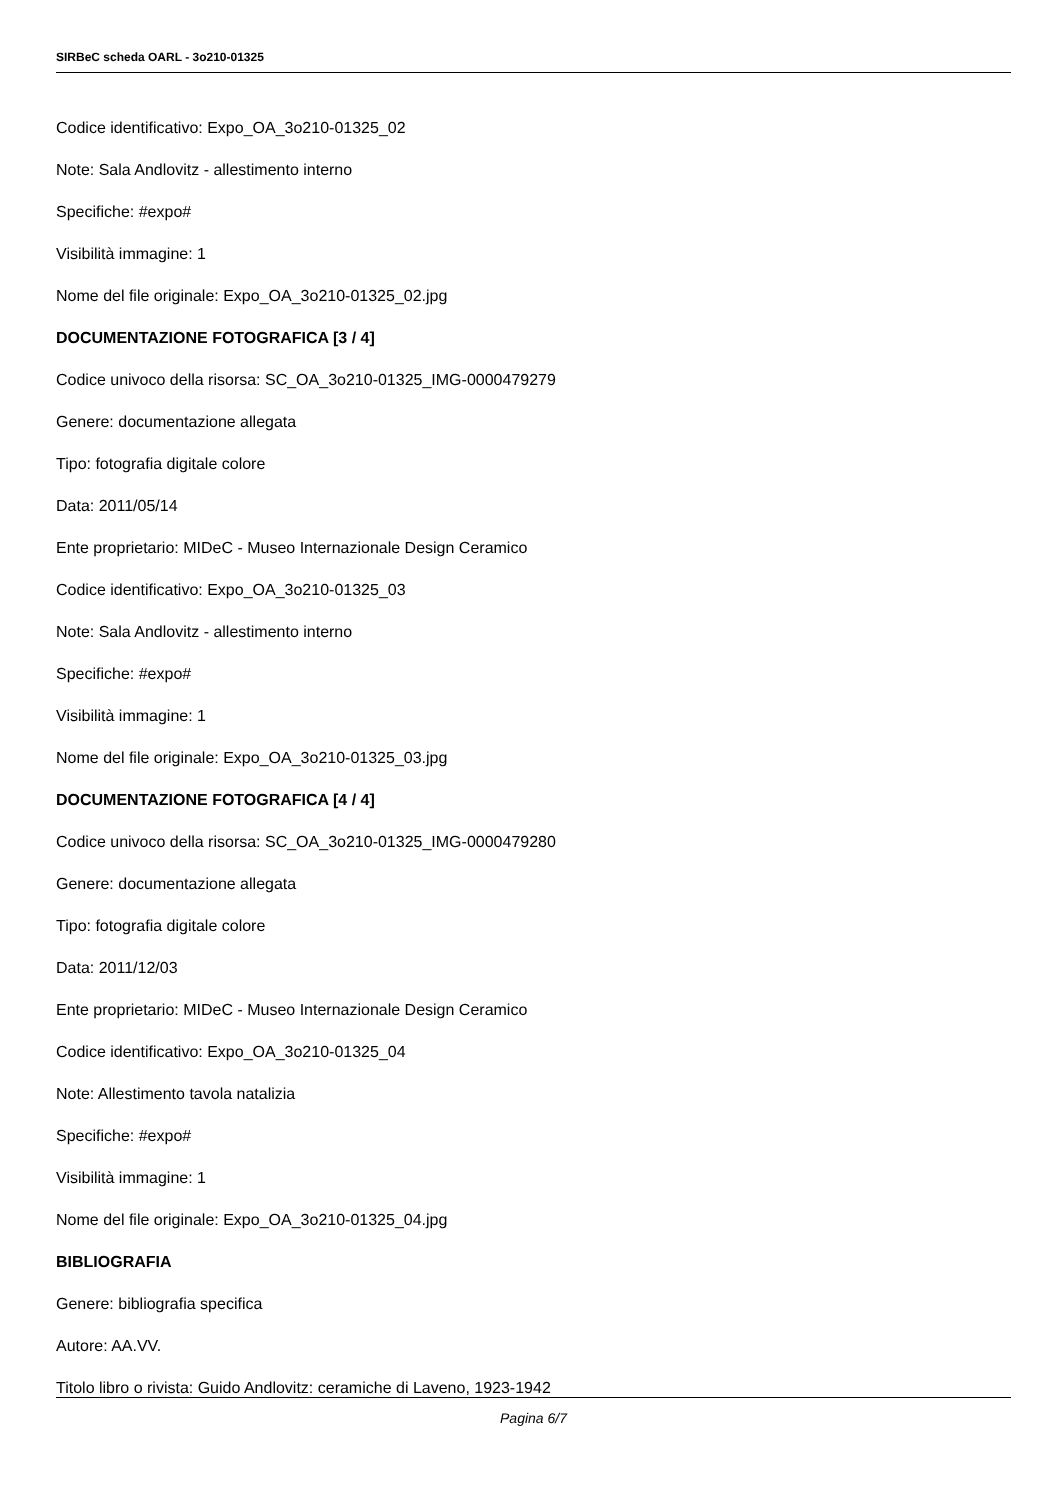SIRBeC scheda OARL - 3o210-01325
Codice identificativo: Expo_OA_3o210-01325_02
Note: Sala Andlovitz - allestimento interno
Specifiche: #expo#
Visibilità immagine: 1
Nome del file originale: Expo_OA_3o210-01325_02.jpg
DOCUMENTAZIONE FOTOGRAFICA [3 / 4]
Codice univoco della risorsa: SC_OA_3o210-01325_IMG-0000479279
Genere: documentazione allegata
Tipo: fotografia digitale colore
Data: 2011/05/14
Ente proprietario: MIDeC - Museo Internazionale Design Ceramico
Codice identificativo: Expo_OA_3o210-01325_03
Note: Sala Andlovitz - allestimento interno
Specifiche: #expo#
Visibilità immagine: 1
Nome del file originale: Expo_OA_3o210-01325_03.jpg
DOCUMENTAZIONE FOTOGRAFICA [4 / 4]
Codice univoco della risorsa: SC_OA_3o210-01325_IMG-0000479280
Genere: documentazione allegata
Tipo: fotografia digitale colore
Data: 2011/12/03
Ente proprietario: MIDeC - Museo Internazionale Design Ceramico
Codice identificativo: Expo_OA_3o210-01325_04
Note: Allestimento tavola natalizia
Specifiche: #expo#
Visibilità immagine: 1
Nome del file originale: Expo_OA_3o210-01325_04.jpg
BIBLIOGRAFIA
Genere: bibliografia specifica
Autore: AA.VV.
Titolo libro o rivista: Guido Andlovitz: ceramiche di Laveno, 1923-1942
Pagina 6/7